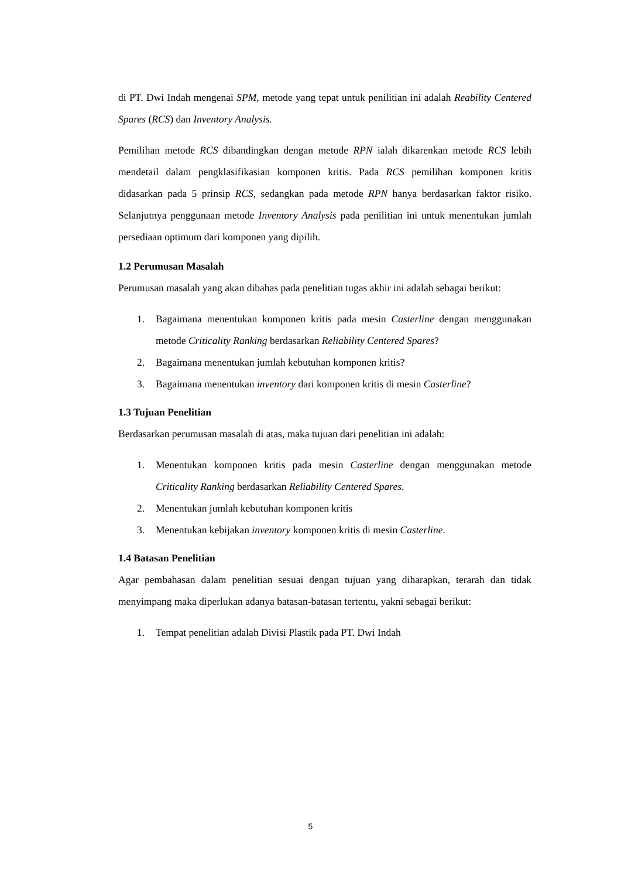di PT. Dwi Indah mengenai SPM, metode yang tepat untuk penilitian ini adalah Reability Centered Spares (RCS) dan Inventory Analysis.
Pemilihan metode RCS dibandingkan dengan metode RPN ialah dikarenkan metode RCS lebih mendetail dalam pengklasifikasian komponen kritis. Pada RCS pemilihan komponen kritis didasarkan pada 5 prinsip RCS, sedangkan pada metode RPN hanya berdasarkan faktor risiko. Selanjutnya penggunaan metode Inventory Analysis pada penilitian ini untuk menentukan jumlah persediaan optimum dari komponen yang dipilih.
1.2 Perumusan Masalah
Perumusan masalah yang akan dibahas pada penelitian tugas akhir ini adalah sebagai berikut:
1. Bagaimana menentukan komponen kritis pada mesin Casterline dengan menggunakan metode Criticality Ranking berdasarkan Reliability Centered Spares?
2. Bagaimana menentukan jumlah kebutuhan komponen kritis?
3. Bagaimana menentukan inventory dari komponen kritis di mesin Casterline?
1.3 Tujuan Penelitian
Berdasarkan perumusan masalah di atas, maka tujuan dari penelitian ini adalah:
1. Menentukan komponen kritis pada mesin Casterline dengan menggunakan metode Criticality Ranking berdasarkan Reliability Centered Spares.
2. Menentukan jumlah kebutuhan komponen kritis
3. Menentukan kebijakan inventory komponen kritis di mesin Casterline.
1.4 Batasan Penelitian
Agar pembahasan dalam penelitian sesuai dengan tujuan yang diharapkan, terarah dan tidak menyimpang maka diperlukan adanya batasan-batasan tertentu, yakni sebagai berikut:
1. Tempat penelitian adalah Divisi Plastik pada PT. Dwi Indah
5